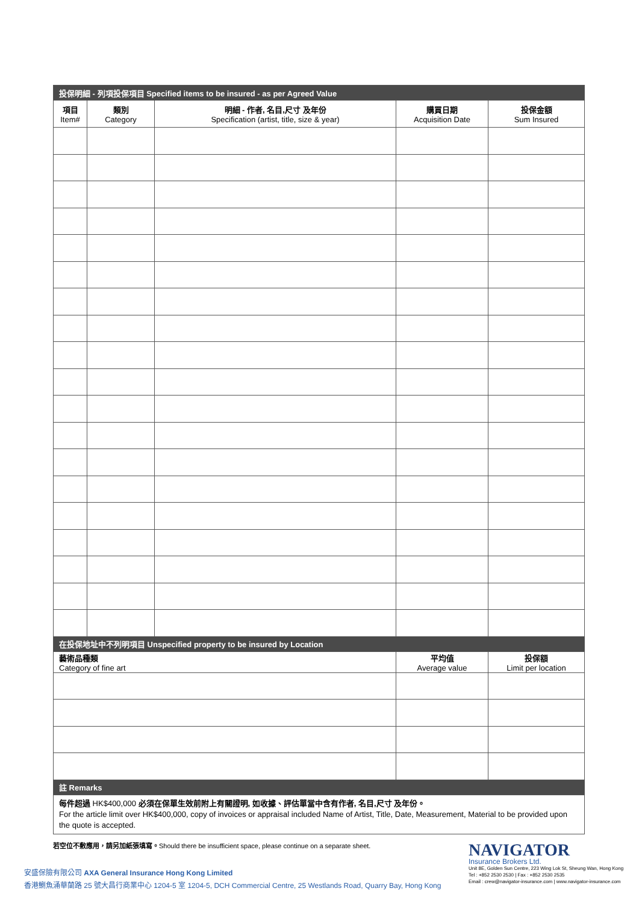| 投保明細 - 列項投保項目 Specified items to be insured - as per Agreed Value | | | | |
| --- | --- | --- | --- | --- |
| 項目 Item# | 類別 Category | 明細 - 作者, 名目,尺寸 及年份 Specification (artist, title, size & year) | 購買日期 Acquisition Date | 投保金額 Sum Insured |
| 在投保地址中不列明項目 Unspecified property to be insured by Location | | | | |
| 藝術品種類 Category of fine art | | | 平均值 Average value | 投保額 Limit per location |
| 註 Remarks | | | | |
| 每件超過 HK$400,000 必須在保單生效前附上有關證明, 如收據、評估單當中含有作者, 名目,尺寸 及年份。 For the article limit over HK$400,000, copy of invoices or appraisal included Name of Artist, Title, Date, Measurement, Material to be provided upon the quote is accepted. | | | | |
若空位不敷應用，請另加紙張填寫。Should there be insufficient space, please continue on a separate sheet.
安盛保險有限公司 AXA General Insurance Hong Kong Limited
香港鰂魚涌華蘭路 25 號大昌行商業中心 1204-5 室 1204-5, DCH Commercial Centre, 25 Westlands Road, Quarry Bay, Hong Kong
NAVIGATOR
Insurance Brokers Ltd.
Unit 8E, Golden Sun Centre, 223 Wing Lok St, Sheung Wan, Hong Kong
Tel : +852 2530 2530 | Fax : +852 2530 2535
Email : crew@navigator-insurance.com | www.navigator-insurance.com